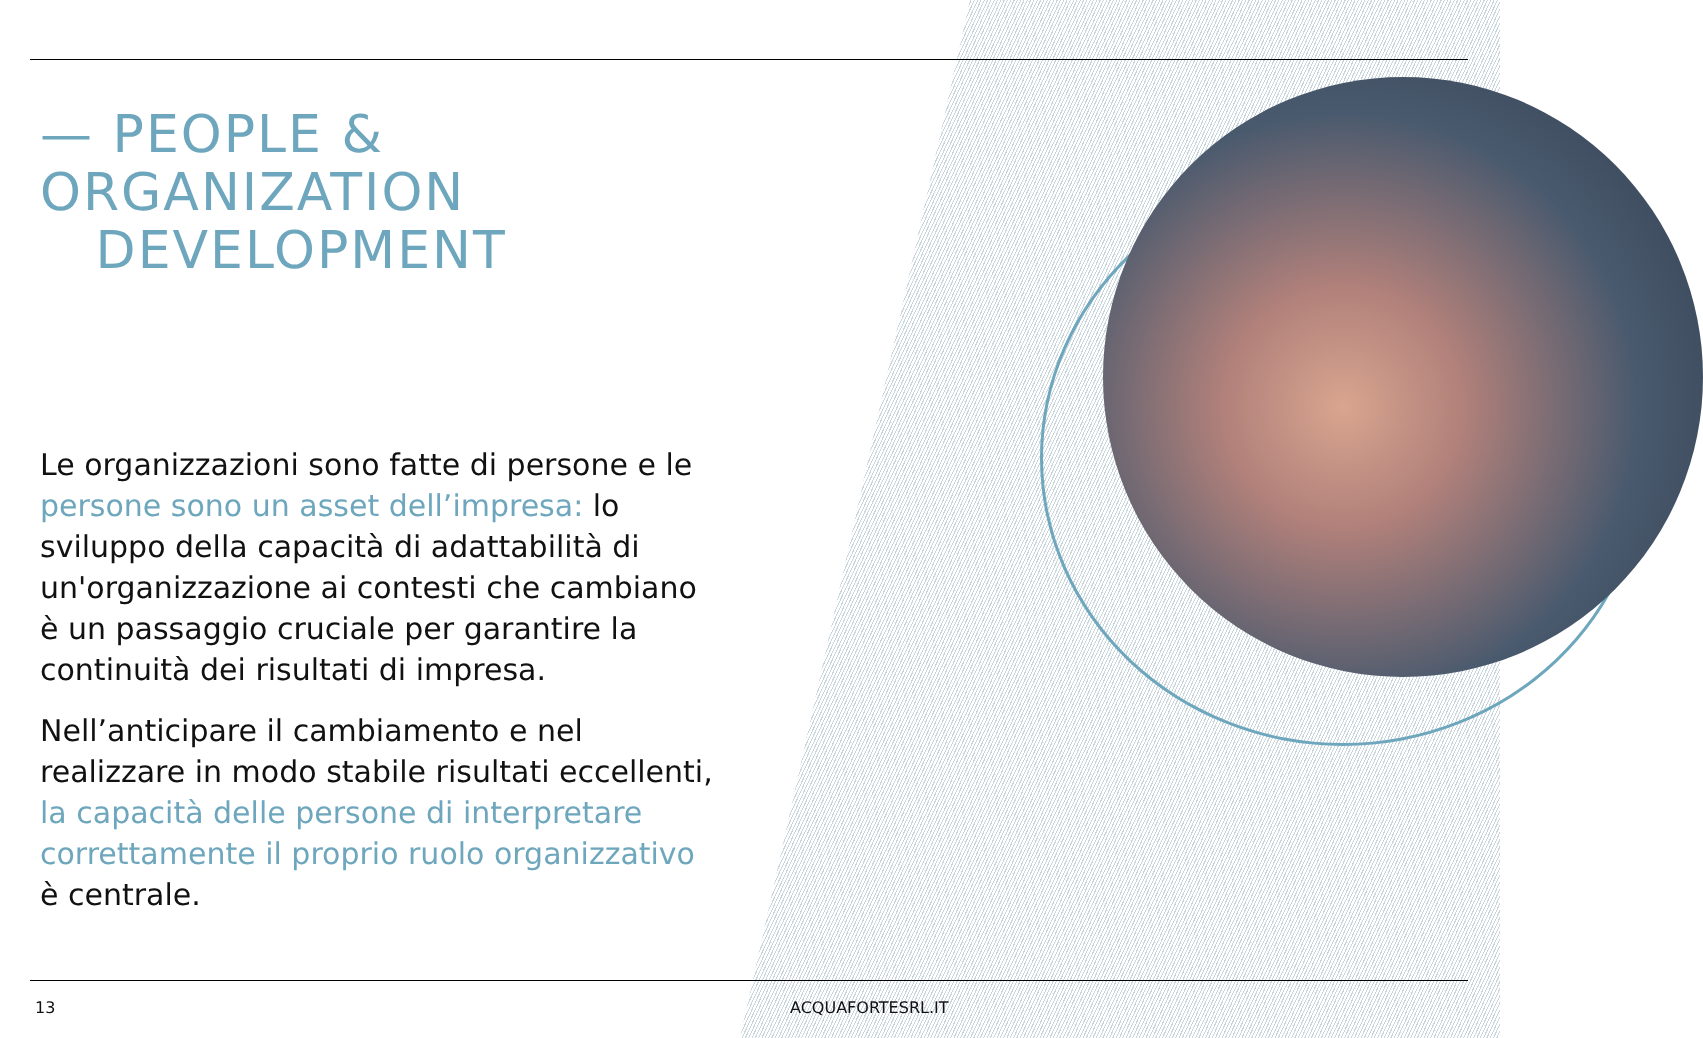— PEOPLE &
ORGANIZATION
DEVELOPMENT
Le organizzazioni sono fatte di persone e le persone sono un asset dell’impresa: lo sviluppo della capacità di adattabilità di un'organizzazione ai contesti che cambiano è un passaggio cruciale per garantire la continuità dei risultati di impresa.
Nell’anticipare il cambiamento e nel realizzare in modo stabile risultati eccellenti, la capacità delle persone di interpretare correttamente il proprio ruolo organizzativo è centrale.
13 ACQUAFORTESRL.IT